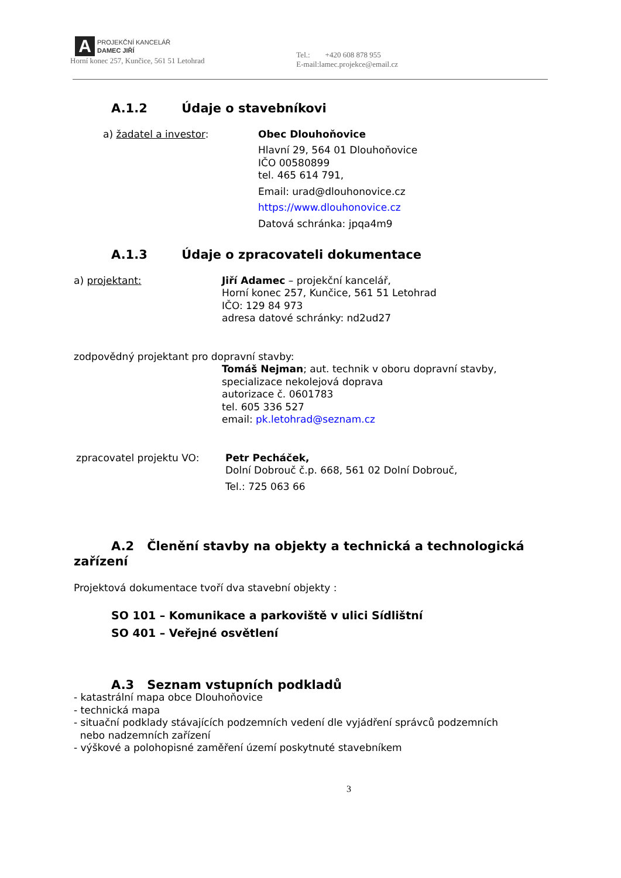A
PROJEKČNÍ KANCELÁŘ
DAMEC JIŘÍ
Horní konec 257, Kunčice, 561 51 Letohrad
Tel.: +420 608 878 955
E-mail:lamec.projekce@email.cz
A.1.2 Údaje o stavebníkovi
a) žadatel a investor: Obec Dlouhoňovice
Hlavní 29, 564 01 Dlouhoňovice
IČO 00580899
tel. 465 614 791,
Email: urad@dlouhonovice.cz
https://www.dlouhonovice.cz
Datová schránka: jpqa4m9
A.1.3 Údaje o zpracovateli dokumentace
a) projektant: Jiří Adamec – projekční kancelář,
Horní konec 257, Kunčice, 561 51 Letohrad
IČO: 129 84 973
adresa datové schránky: nd2ud27
zodpovědný projektant pro dopravní stavby:
Tomáš Nejman; aut. technik v oboru dopravní stavby,
specializace nekolejová doprava
autorizace č. 0601783
tel. 605 336 527
email: pk.letohrad@seznam.cz
zpracovatel projektu VO: Petr Pecháček,
Dolní Dobrouč č.p. 668, 561 02 Dolní Dobrouč,
Tel.: 725 063 66
A.2 Členění stavby na objekty a technická a technologická
zařízení
Projektová dokumentace tvoří dva stavební objekty :
SO 101 – Komunikace a parkoviště v ulici Sídlištní
SO 401 – Veřejné osvětlení
A.3 Seznam vstupních podkladů
- katastrální mapa obce Dlouhoňovice
- technická mapa
- situační podklady stávajících podzemních vedení dle vyjádření správců podzemních
nebo nadzemních zařízení
- výškové a polohopisné zaměření území poskytnuté stavebníkem
3